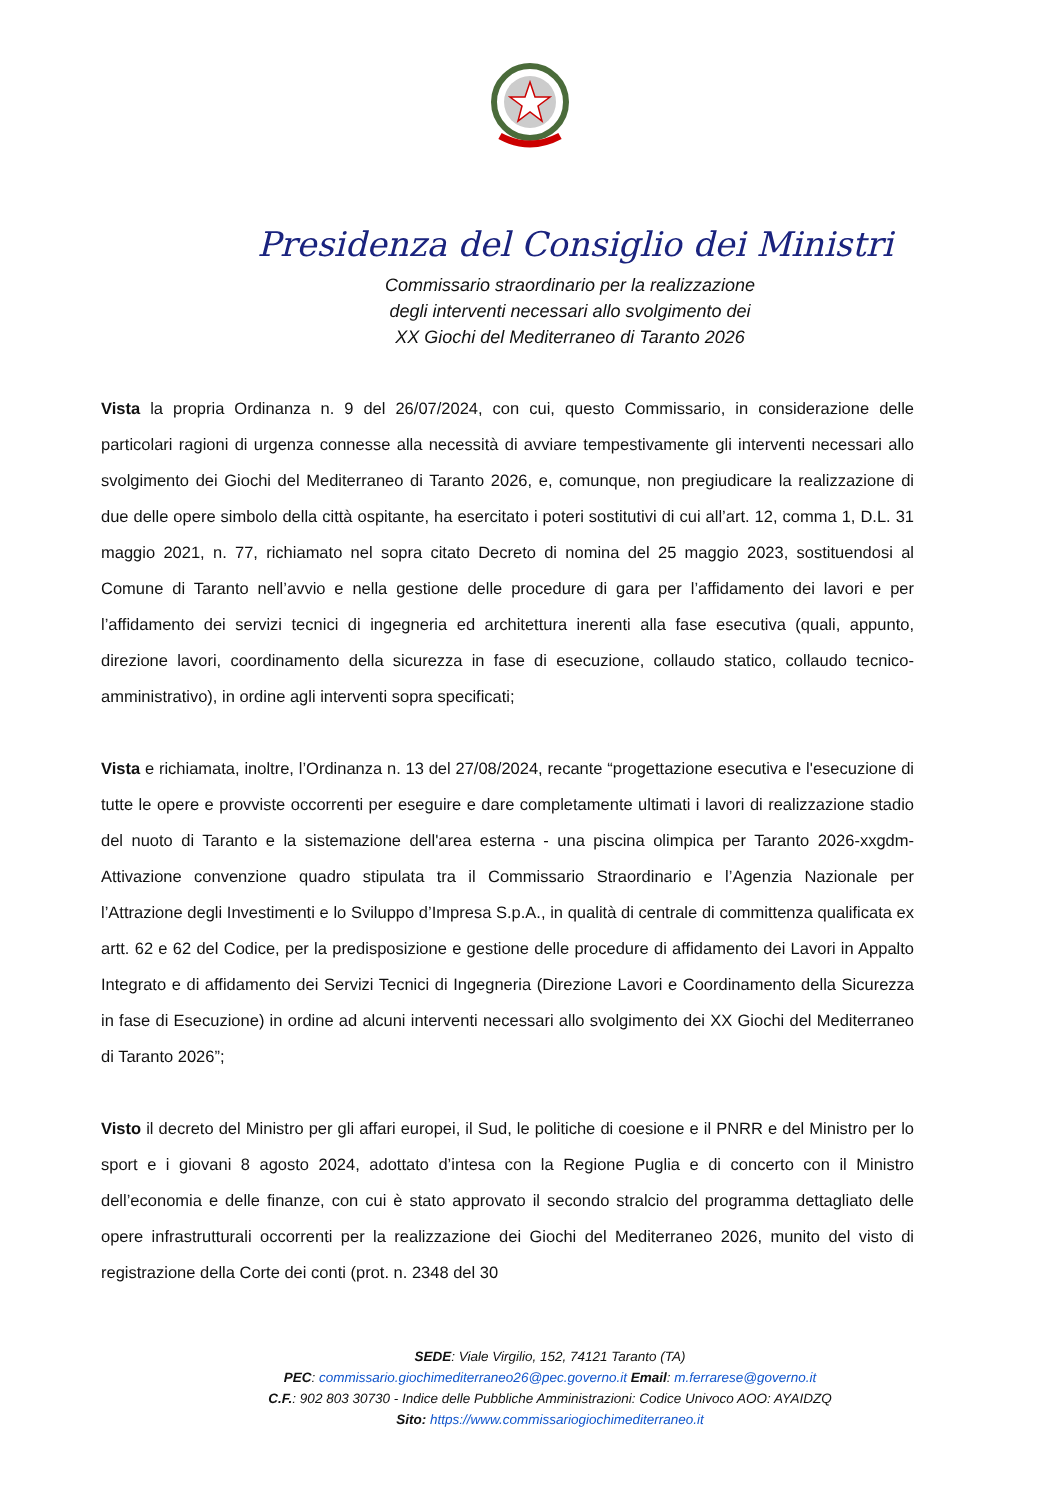Presidenza del Consiglio dei Ministri
Commissario straordinario per la realizzazione
degli interventi necessari allo svolgimento dei
XX Giochi del Mediterraneo di Taranto 2026
Vista la propria Ordinanza n. 9 del 26/07/2024, con cui, questo Commissario, in considerazione delle particolari ragioni di urgenza connesse alla necessità di avviare tempestivamente gli interventi necessari allo svolgimento dei Giochi del Mediterraneo di Taranto 2026, e, comunque, non pregiudicare la realizzazione di due delle opere simbolo della città ospitante, ha esercitato i poteri sostitutivi di cui all’art. 12, comma 1, D.L. 31 maggio 2021, n. 77, richiamato nel sopra citato Decreto di nomina del 25 maggio 2023, sostituendosi al Comune di Taranto nell’avvio e nella gestione delle procedure di gara per l’affidamento dei lavori e per l’affidamento dei servizi tecnici di ingegneria ed architettura inerenti alla fase esecutiva (quali, appunto, direzione lavori, coordinamento della sicurezza in fase di esecuzione, collaudo statico, collaudo tecnico-amministrativo), in ordine agli interventi sopra specificati;
Vista e richiamata, inoltre, l’Ordinanza n. 13 del 27/08/2024, recante “progettazione esecutiva e l'esecuzione di tutte le opere e provviste occorrenti per eseguire e dare completamente ultimati i lavori di realizzazione stadio del nuoto di Taranto e la sistemazione dell'area esterna - una piscina olimpica per Taranto 2026-xxgdm- Attivazione convenzione quadro stipulata tra il Commissario Straordinario e l’Agenzia Nazionale per l’Attrazione degli Investimenti e lo Sviluppo d’Impresa S.p.A., in qualità di centrale di committenza qualificata ex artt. 62 e 62 del Codice, per la predisposizione e gestione delle procedure di affidamento dei Lavori in Appalto Integrato e di affidamento dei Servizi Tecnici di Ingegneria (Direzione Lavori e Coordinamento della Sicurezza in fase di Esecuzione) in ordine ad alcuni interventi necessari allo svolgimento dei XX Giochi del Mediterraneo di Taranto 2026”;
Visto il decreto del Ministro per gli affari europei, il Sud, le politiche di coesione e il PNRR e del Ministro per lo sport e i giovani 8 agosto 2024, adottato d’intesa con la Regione Puglia e di concerto con il Ministro dell’economia e delle finanze, con cui è stato approvato il secondo stralcio del programma dettagliato delle opere infrastrutturali occorrenti per la realizzazione dei Giochi del Mediterraneo 2026, munito del visto di registrazione della Corte dei conti (prot. n. 2348 del 30
SEDE: Viale Virgilio, 152, 74121 Taranto (TA)
PEC: commissario.giochimediterraneo26@pec.governo.it Email: m.ferrarese@governo.it
C.F.: 902 803 30730 - Indice delle Pubbliche Amministrazioni: Codice Univoco AOO: AYAIDZQ
Sito: https://www.commissariogiochimediterraneo.it